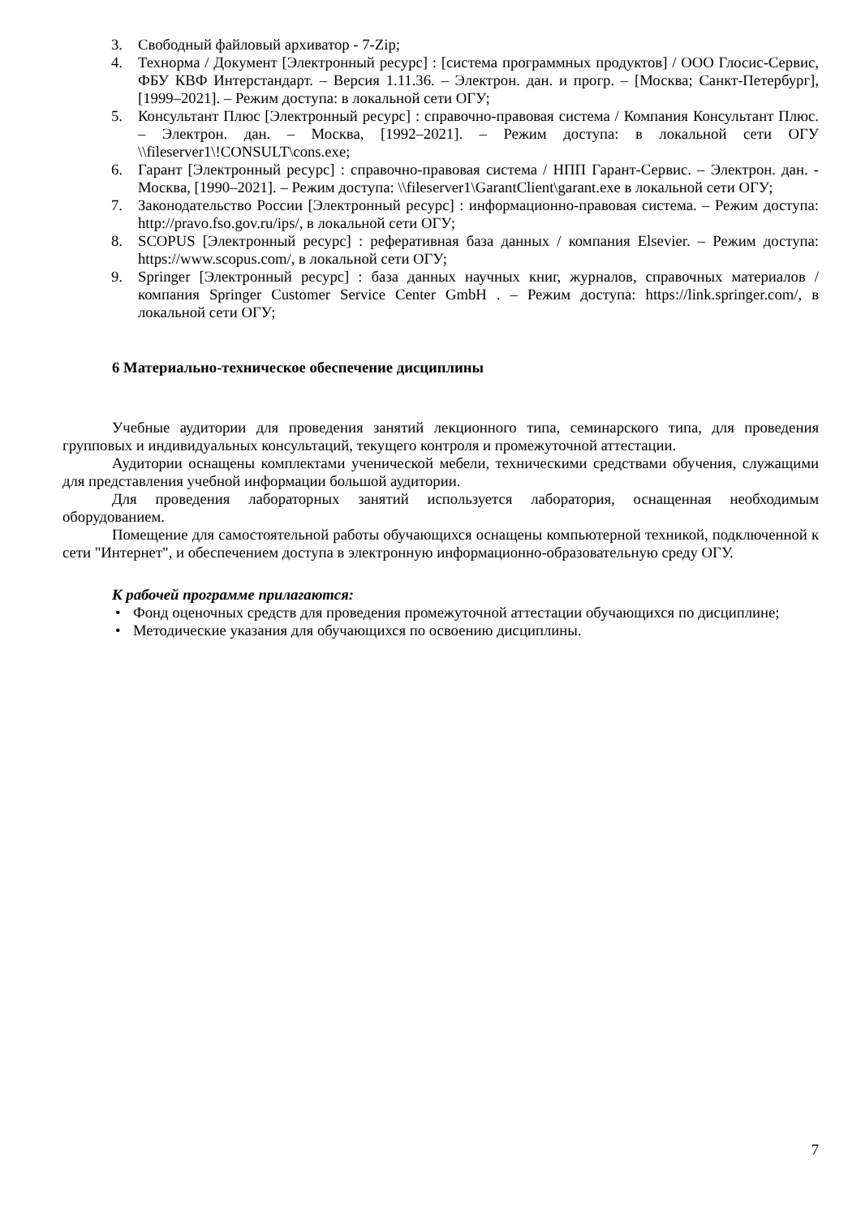3. Свободный файловый архиватор - 7-Zip;
4. Технорма / Документ [Электронный ресурс] : [система программных продуктов] / ООО Глосис-Сервис, ФБУ КВФ Интерстандарт. – Версия 1.11.36. – Электрон. дан. и прогр. – [Москва; Санкт-Петербург], [1999–2021]. – Режим доступа: в локальной сети ОГУ;
5. Консультант Плюс [Электронный ресурс] : справочно-правовая система / Компания Консультант Плюс. – Электрон. дан. – Москва, [1992–2021]. – Режим доступа: в локальной сети ОГУ \\fileserver1\!CONSULT\cons.exe;
6. Гарант [Электронный ресурс] : справочно-правовая система / НПП Гарант-Сервис. – Электрон. дан. - Москва, [1990–2021]. – Режим доступа: \\fileserver1\GarantClient\garant.exe в локальной сети ОГУ;
7. Законодательство России [Электронный ресурс] : информационно-правовая система. – Режим доступа: http://pravo.fso.gov.ru/ips/, в локальной сети ОГУ;
8. SCOPUS [Электронный ресурс] : реферативная база данных / компания Elsevier. – Режим доступа: https://www.scopus.com/, в локальной сети ОГУ;
9. Springer [Электронный ресурс] : база данных научных книг, журналов, справочных материалов / компания Springer Customer Service Center GmbH . – Режим доступа: https://link.springer.com/, в локальной сети ОГУ;
6 Материально-техническое обеспечение дисциплины
Учебные аудитории для проведения занятий лекционного типа, семинарского типа, для проведения групповых и индивидуальных консультаций, текущего контроля и промежуточной аттестации.
Аудитории оснащены комплектами ученической мебели, техническими средствами обучения, служащими для представления учебной информации большой аудитории.
Для проведения лабораторных занятий используется лаборатория, оснащенная необходимым оборудованием.
Помещение для самостоятельной работы обучающихся оснащены компьютерной техникой, подключенной к сети "Интернет", и обеспечением доступа в электронную информационно-образовательную среду ОГУ.
К рабочей программе прилагаются:
• Фонд оценочных средств для проведения промежуточной аттестации обучающихся по дисциплине;
• Методические указания для обучающихся по освоению дисциплины.
7